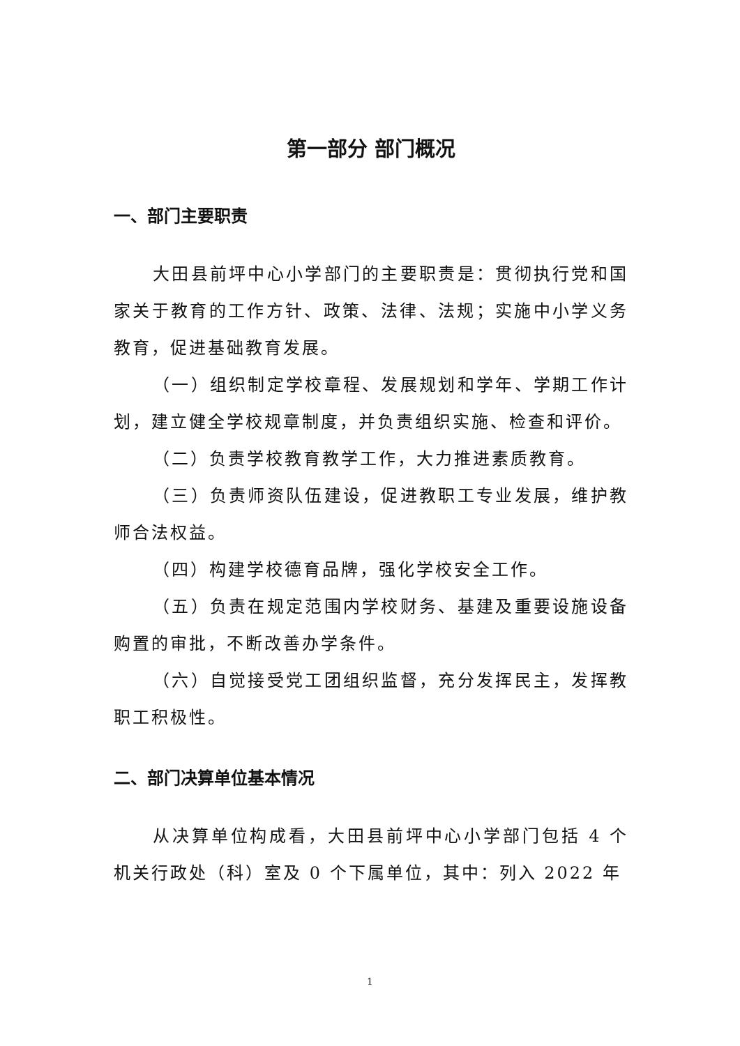第一部分 部门概况
一、部门主要职责
大田县前坪中心小学部门的主要职责是：贯彻执行党和国家关于教育的工作方针、政策、法律、法规；实施中小学义务教育，促进基础教育发展。
（一）组织制定学校章程、发展规划和学年、学期工作计划，建立健全学校规章制度，并负责组织实施、检查和评价。
（二）负责学校教育教学工作，大力推进素质教育。
（三）负责师资队伍建设，促进教职工专业发展，维护教师合法权益。
（四）构建学校德育品牌，强化学校安全工作。
（五）负责在规定范围内学校财务、基建及重要设施设备购置的审批，不断改善办学条件。
（六）自觉接受党工团组织监督，充分发挥民主，发挥教职工积极性。
二、部门决算单位基本情况
从决算单位构成看，大田县前坪中心小学部门包括 4 个机关行政处（科）室及 0 个下属单位，其中：列入 2022 年
1